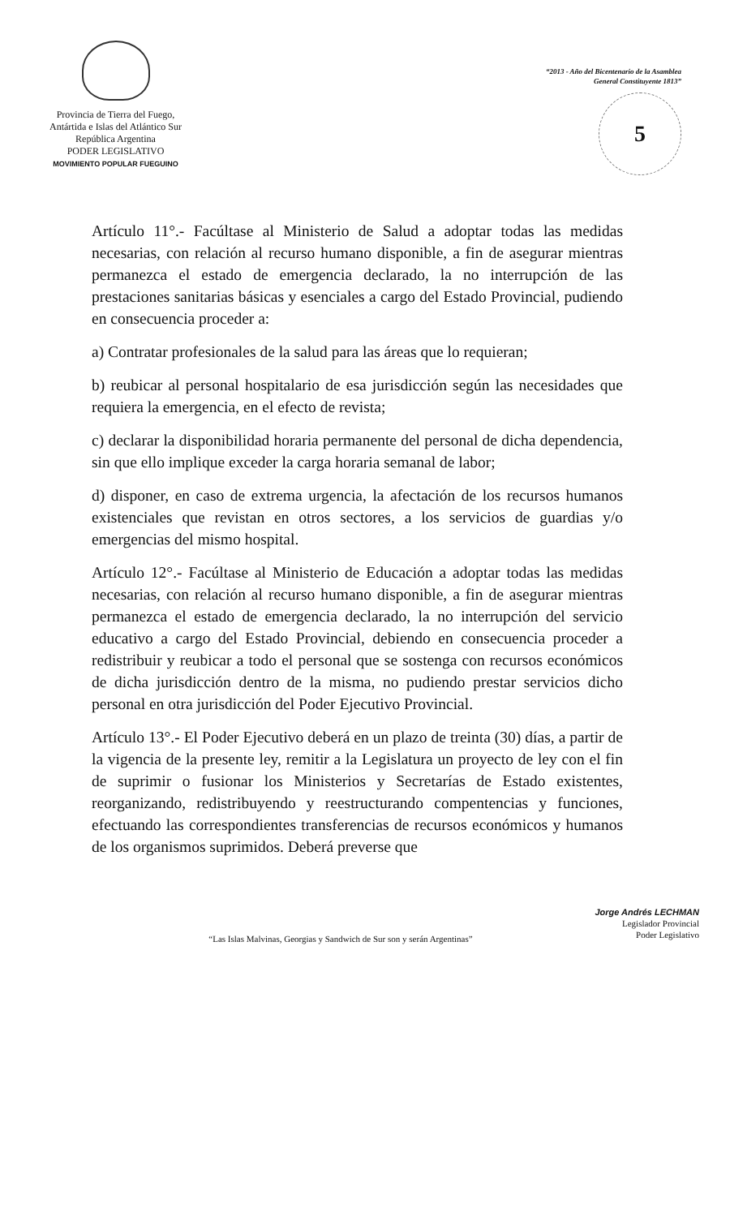Provincia de Tierra del Fuego,
Antártida e Islas del Atlántico Sur
República Argentina
PODER LEGISLATIVO
MOVIMIENTO POPULAR FUEGUINO
“2013 - Año del Bicentenario de la Asamblea
General Constituyente 1813”
5
Artículo 11°.- Facúltase al Ministerio de Salud a adoptar todas las medidas necesarias, con relación al recurso humano disponible, a fin de asegurar mientras permanezca el estado de emergencia declarado, la no interrupción de las prestaciones sanitarias básicas y esenciales a cargo del Estado Provincial, pudiendo en consecuencia proceder a:
a) Contratar profesionales de la salud para las áreas que lo requieran;
b) reubicar al personal hospitalario de esa jurisdicción según las necesidades que requiera la emergencia, en el efecto de revista;
c) declarar la disponibilidad horaria permanente del personal de dicha dependencia, sin que ello implique exceder la carga horaria semanal de labor;
d) disponer, en caso de extrema urgencia, la afectación de los recursos humanos existenciales que revistan en otros sectores, a los servicios de guardias y/o emergencias del mismo hospital.
Artículo 12°.- Facúltase al Ministerio de Educación a adoptar todas las medidas necesarias, con relación al recurso humano disponible, a fin de asegurar mientras permanezca el estado de emergencia declarado, la no interrupción del servicio educativo a cargo del Estado Provincial, debiendo en consecuencia proceder a redistribuir y reubicar a todo el personal que se sostenga con recursos económicos de dicha jurisdicción dentro de la misma, no pudiendo prestar servicios dicho personal en otra jurisdicción del Poder Ejecutivo Provincial.
Artículo 13°.- El Poder Ejecutivo deberá en un plazo de treinta (30) días, a partir de la vigencia de la presente ley, remitir a la Legislatura un proyecto de ley con el fin de suprimir o fusionar los Ministerios y Secretarías de Estado existentes, reorganizando, redistribuyendo y reestructurando compentencias y funciones, efectuando las correspondientes transferencias de recursos económicos y humanos de los organismos suprimidos. Deberá preverse que
Jorge Andrés LECHMAN
Legislador Provincial
Poder Legislativo
“Las Islas Malvinas, Georgias y Sandwich de Sur son y serán Argentinas”